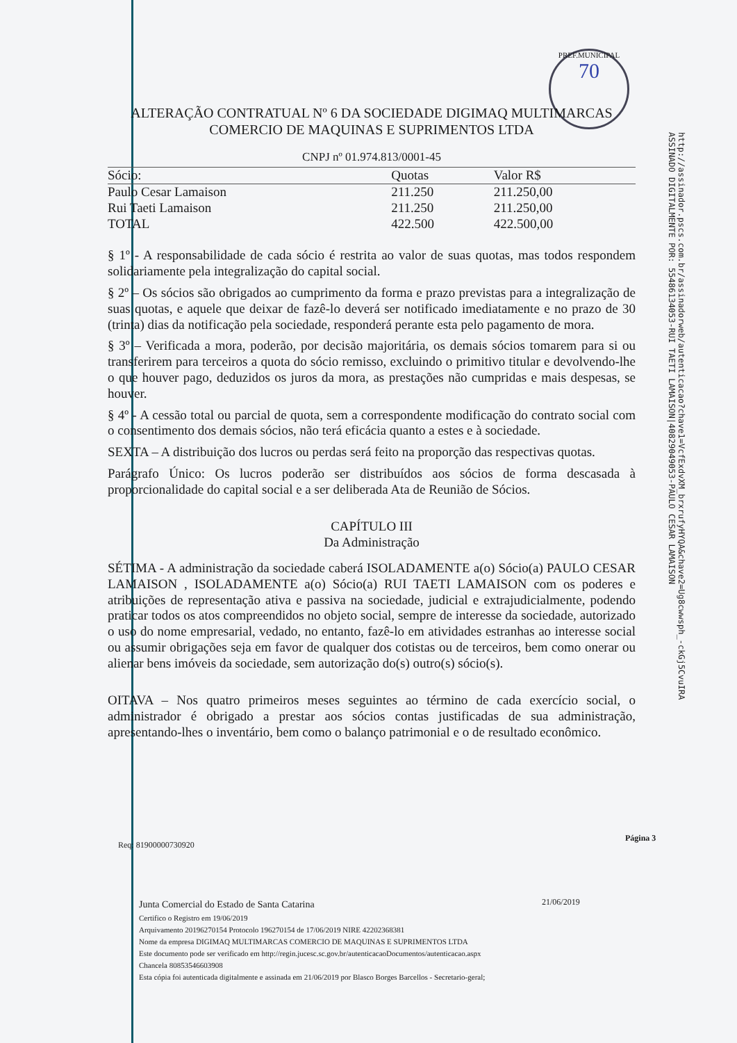PREF.MUNICIPAL
70
http://assinador.pscs.com.br/assinadorweb/autenticacao?chave1=VcfExdvXM_brxrufyHYQA&chave2=Ug8cwwsph_-ckGj5CvuIRA
ASSINADO DIGITALMENTE POR: 55486134053-RUI TAETI LAMAISON|40829049053-PAULO CESAR LAMAISON
ALTERAÇÃO CONTRATUAL Nº 6 DA SOCIEDADE DIGIMAQ MULTIMARCAS
COMERCIO DE MAQUINAS E SUPRIMENTOS LTDA
CNPJ nº 01.974.813/0001-45
| Sócio: | Quotas | Valor R$ |
| --- | --- | --- |
| Paulo Cesar Lamaison | 211.250 | 211.250,00 |
| Rui Taeti Lamaison | 211.250 | 211.250,00 |
| TOTAL | 422.500 | 422.500,00 |
§ 1º - A responsabilidade de cada sócio é restrita ao valor de suas quotas, mas todos respondem solidariamente pela integralização do capital social.
§ 2º – Os sócios são obrigados ao cumprimento da forma e prazo previstas para a integralização de suas quotas, e aquele que deixar de fazê-lo deverá ser notificado imediatamente e no prazo de 30 (trinta) dias da notificação pela sociedade, responderá perante esta pelo pagamento de mora.
§ 3º – Verificada a mora, poderão, por decisão majoritária, os demais sócios tomarem para si ou transferirem para terceiros a quota do sócio remisso, excluindo o primitivo titular e devolvendo-lhe o que houver pago, deduzidos os juros da mora, as prestações não cumpridas e mais despesas, se houver.
§ 4º - A cessão total ou parcial de quota, sem a correspondente modificação do contrato social com o consentimento dos demais sócios, não terá eficácia quanto a estes e à sociedade.
SEXTA – A distribuição dos lucros ou perdas será feito na proporção das respectivas quotas.
Parágrafo Único: Os lucros poderão ser distribuídos aos sócios de forma descasada à proporcionalidade do capital social e a ser deliberada Ata de Reunião de Sócios.
CAPÍTULO III
Da Administração
SÉTIMA - A administração da sociedade caberá ISOLADAMENTE a(o) Sócio(a) PAULO CESAR LAMAISON , ISOLADAMENTE a(o) Sócio(a) RUI TAETI LAMAISON com os poderes e atribuições de representação ativa e passiva na sociedade, judicial e extrajudicialmente, podendo praticar todos os atos compreendidos no objeto social, sempre de interesse da sociedade, autorizado o uso do nome empresarial, vedado, no entanto, fazê-lo em atividades estranhas ao interesse social ou assumir obrigações seja em favor de qualquer dos cotistas ou de terceiros, bem como onerar ou alienar bens imóveis da sociedade, sem autorização do(s) outro(s) sócio(s).
OITAVA – Nos quatro primeiros meses seguintes ao término de cada exercício social, o administrador é obrigado a prestar aos sócios contas justificadas de sua administração, apresentando-lhes o inventário, bem como o balanço patrimonial e o de resultado econômico.
Página 3
Req: 81900000730920
21/06/2019
Junta Comercial do Estado de Santa Catarina
Certifico o Registro em 19/06/2019
Arquivamento 20196270154 Protocolo 196270154 de 17/06/2019 NIRE 42202368381
Nome da empresa DIGIMAQ MULTIMARCAS COMERCIO DE MAQUINAS E SUPRIMENTOS LTDA
Este documento pode ser verificado em http://regin.jucesc.sc.gov.br/autenticacaoDocumentos/autenticacao.aspx
Chancela 80853546603908
Esta cópia foi autenticada digitalmente e assinada em 21/06/2019 por Blasco Borges Barcellos - Secretario-geral;